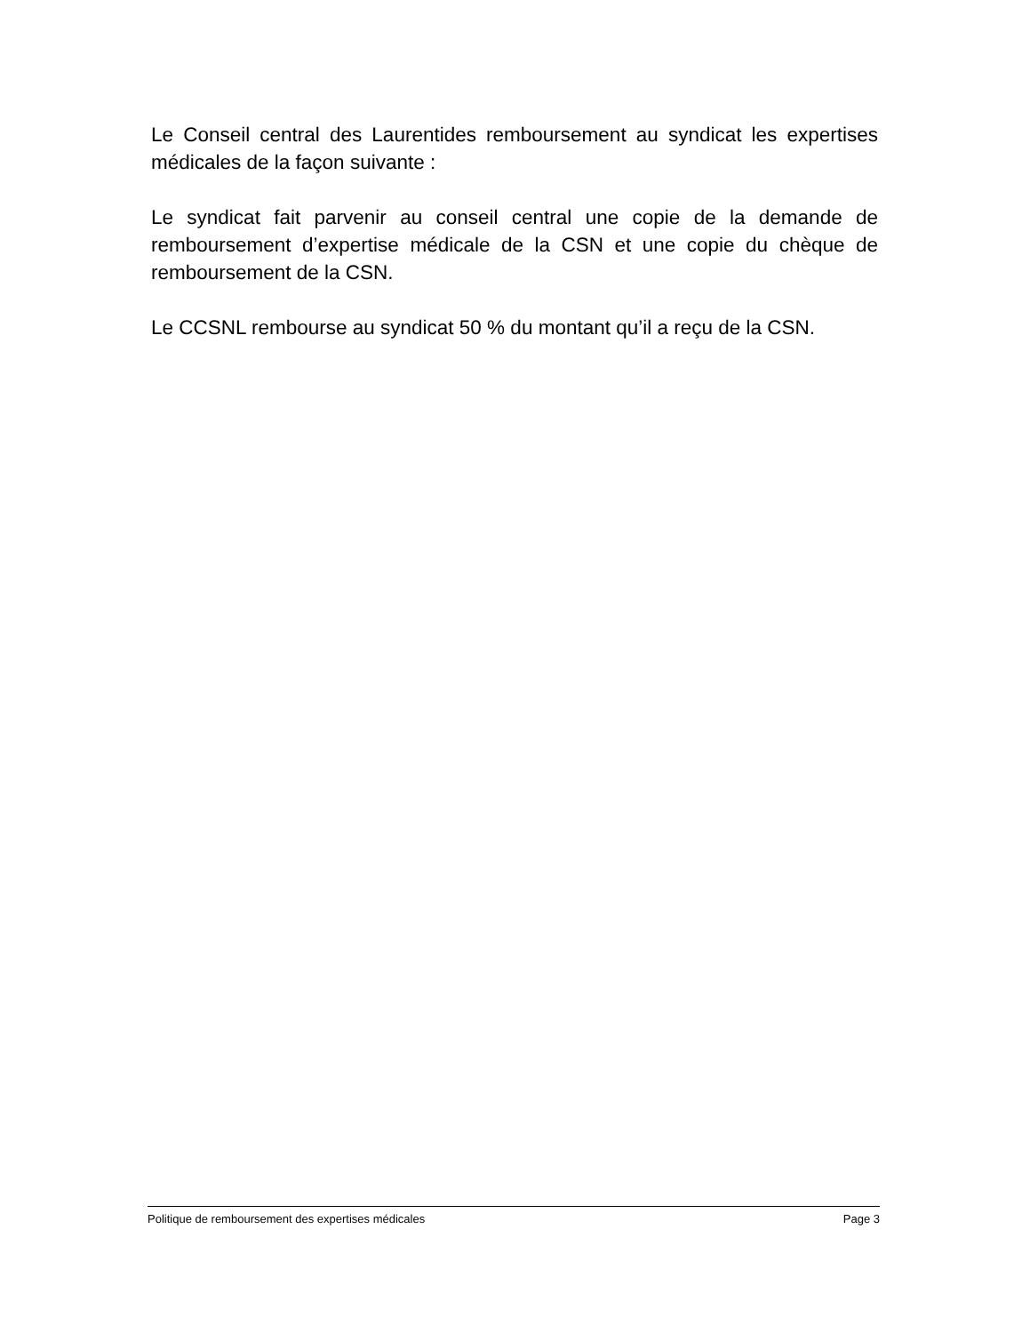Le Conseil central des Laurentides remboursement au syndicat les expertises médicales de la façon suivante :
Le syndicat fait parvenir au conseil central une copie de la demande de remboursement d’expertise médicale de la CSN et une copie du chèque de remboursement de la CSN.
Le CCSNL rembourse au syndicat 50 % du montant qu’il a reçu de la CSN.
Politique de remboursement des expertises médicales Page 3